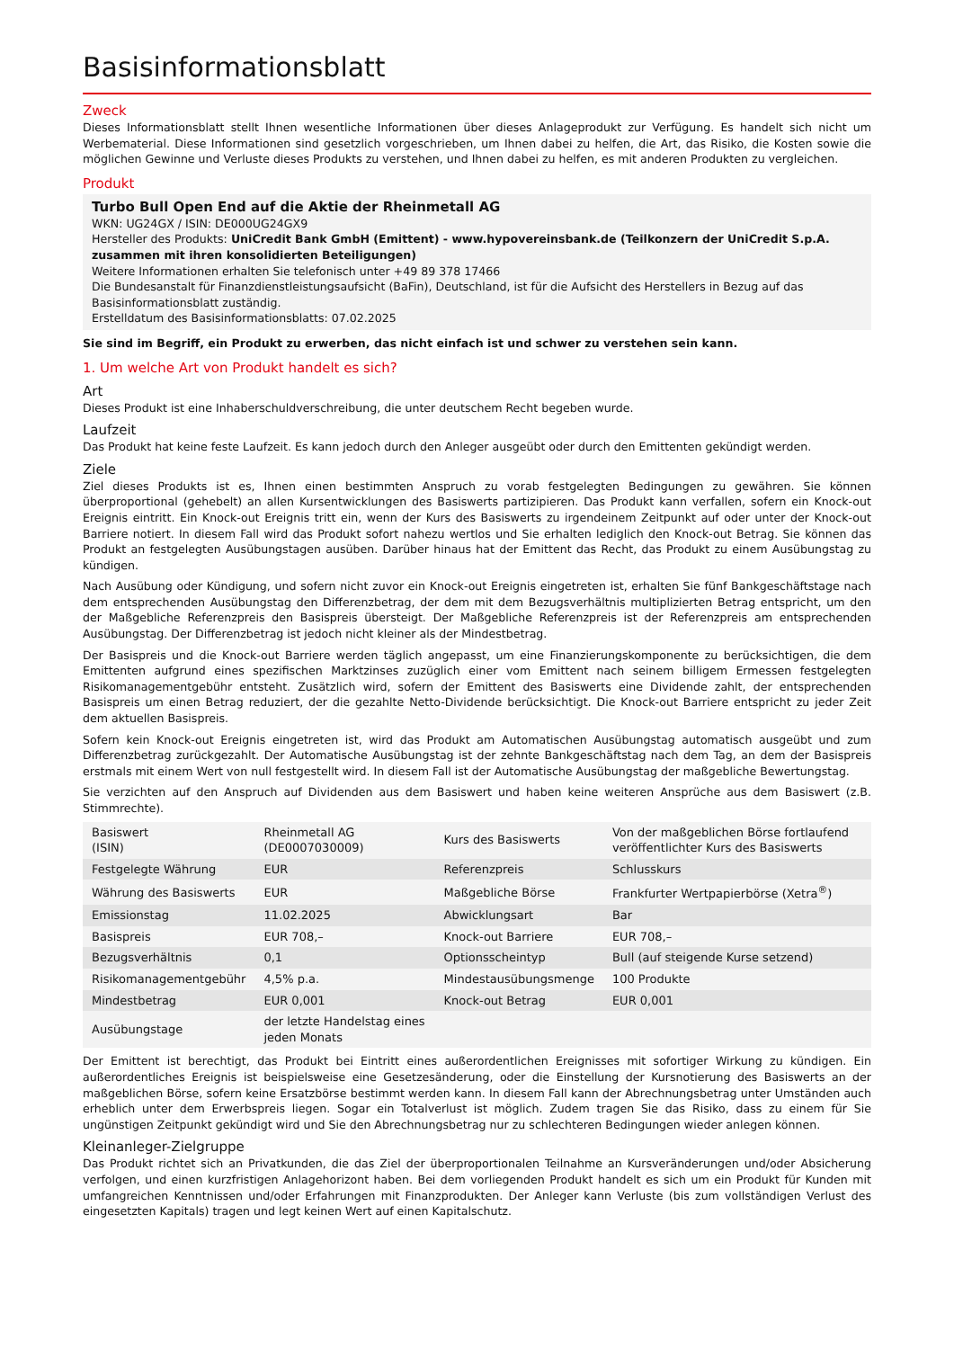Basisinformationsblatt
Zweck
Dieses Informationsblatt stellt Ihnen wesentliche Informationen über dieses Anlageprodukt zur Verfügung. Es handelt sich nicht um Werbematerial. Diese Informationen sind gesetzlich vorgeschrieben, um Ihnen dabei zu helfen, die Art, das Risiko, die Kosten sowie die möglichen Gewinne und Verluste dieses Produkts zu verstehen, und Ihnen dabei zu helfen, es mit anderen Produkten zu vergleichen.
Produkt
Turbo Bull Open End auf die Aktie der Rheinmetall AG
WKN: UG24GX / ISIN: DE000UG24GX9
Hersteller des Produkts: UniCredit Bank GmbH (Emittent) - www.hypovereinsbank.de (Teilkonzern der UniCredit S.p.A. zusammen mit ihren konsolidierten Beteiligungen)
Weitere Informationen erhalten Sie telefonisch unter +49 89 378 17466
Die Bundesanstalt für Finanzdienstleistungsaufsicht (BaFin), Deutschland, ist für die Aufsicht des Herstellers in Bezug auf das Basisinformationsblatt zuständig.
Erstelldatum des Basisinformationsblatts: 07.02.2025
Sie sind im Begriff, ein Produkt zu erwerben, das nicht einfach ist und schwer zu verstehen sein kann.
1. Um welche Art von Produkt handelt es sich?
Art
Dieses Produkt ist eine Inhaberschuldverschreibung, die unter deutschem Recht begeben wurde.
Laufzeit
Das Produkt hat keine feste Laufzeit. Es kann jedoch durch den Anleger ausgeübt oder durch den Emittenten gekündigt werden.
Ziele
Ziel dieses Produkts ist es, Ihnen einen bestimmten Anspruch zu vorab festgelegten Bedingungen zu gewähren. Sie können überproportional (gehebelt) an allen Kursentwicklungen des Basiswerts partizipieren. Das Produkt kann verfallen, sofern ein Knock-out Ereignis eintritt. Ein Knock-out Ereignis tritt ein, wenn der Kurs des Basiswerts zu irgendeinem Zeitpunkt auf oder unter der Knock-out Barriere notiert. In diesem Fall wird das Produkt sofort nahezu wertlos und Sie erhalten lediglich den Knock-out Betrag. Sie können das Produkt an festgelegten Ausübungstagen ausüben. Darüber hinaus hat der Emittent das Recht, das Produkt zu einem Ausübungstag zu kündigen.
Nach Ausübung oder Kündigung, und sofern nicht zuvor ein Knock-out Ereignis eingetreten ist, erhalten Sie fünf Bankgeschäftstage nach dem entsprechenden Ausübungstag den Differenzbetrag, der dem mit dem Bezugsverhältnis multiplizierten Betrag entspricht, um den der Maßgebliche Referenzpreis den Basispreis übersteigt. Der Maßgebliche Referenzpreis ist der Referenzpreis am entsprechenden Ausübungstag. Der Differenzbetrag ist jedoch nicht kleiner als der Mindestbetrag.
Der Basispreis und die Knock-out Barriere werden täglich angepasst, um eine Finanzierungskomponente zu berücksichtigen, die dem Emittenten aufgrund eines spezifischen Marktzinses zuzüglich einer vom Emittent nach seinem billigem Ermessen festgelegten Risikomanagementgebühr entsteht. Zusätzlich wird, sofern der Emittent des Basiswerts eine Dividende zahlt, der entsprechenden Basispreis um einen Betrag reduziert, der die gezahlte Netto-Dividende berücksichtigt. Die Knock-out Barriere entspricht zu jeder Zeit dem aktuellen Basispreis.
Sofern kein Knock-out Ereignis eingetreten ist, wird das Produkt am Automatischen Ausübungstag automatisch ausgeübt und zum Differenzbetrag zurückgezahlt. Der Automatische Ausübungstag ist der zehnte Bankgeschäftstag nach dem Tag, an dem der Basispreis erstmals mit einem Wert von null festgestellt wird. In diesem Fall ist der Automatische Ausübungstag der maßgebliche Bewertungstag.
Sie verzichten auf den Anspruch auf Dividenden aus dem Basiswert und haben keine weiteren Ansprüche aus dem Basiswert (z.B. Stimmrechte).
| Basiswert (ISIN) | Rheinmetall AG (DE0007030009) | Kurs des Basiswerts | Von der maßgeblichen Börse fortlaufend veröffentlichter Kurs des Basiswerts |
| Festgelegte Währung | EUR | Referenzpreis | Schlusskurs |
| Währung des Basiswerts | EUR | Maßgebliche Börse | Frankfurter Wertpapierbörse (Xetra<sup>®</sup>) |
| Emissionstag | 11.02.2025 | Abwicklungsart | Bar |
| Basispreis | EUR 708,– | Knock-out Barriere | EUR 708,– |
| Bezugsverhältnis | 0,1 | Optionsscheintyp | Bull (auf steigende Kurse setzend) |
| Risikomanagementgebühr | 4,5% p.a. | Mindestausübungsmenge | 100 Produkte |
| Mindestbetrag | EUR 0,001 | Knock-out Betrag | EUR 0,001 |
| Ausübungstage | der letzte Handelstag eines jeden Monats | | |
Der Emittent ist berechtigt, das Produkt bei Eintritt eines außerordentlichen Ereignisses mit sofortiger Wirkung zu kündigen. Ein außerordentliches Ereignis ist beispielsweise eine Gesetzesänderung, oder die Einstellung der Kursnotierung des Basiswerts an der maßgeblichen Börse, sofern keine Ersatzbörse bestimmt werden kann. In diesem Fall kann der Abrechnungsbetrag unter Umständen auch erheblich unter dem Erwerbspreis liegen. Sogar ein Totalverlust ist möglich. Zudem tragen Sie das Risiko, dass zu einem für Sie ungünstigen Zeitpunkt gekündigt wird und Sie den Abrechnungsbetrag nur zu schlechteren Bedingungen wieder anlegen können.
Kleinanleger-Zielgruppe
Das Produkt richtet sich an Privatkunden, die das Ziel der überproportionalen Teilnahme an Kursveränderungen und/oder Absicherung verfolgen, und einen kurzfristigen Anlagehorizont haben. Bei dem vorliegenden Produkt handelt es sich um ein Produkt für Kunden mit umfangreichen Kenntnissen und/oder Erfahrungen mit Finanzprodukten. Der Anleger kann Verluste (bis zum vollständigen Verlust des eingesetzten Kapitals) tragen und legt keinen Wert auf einen Kapitalschutz.